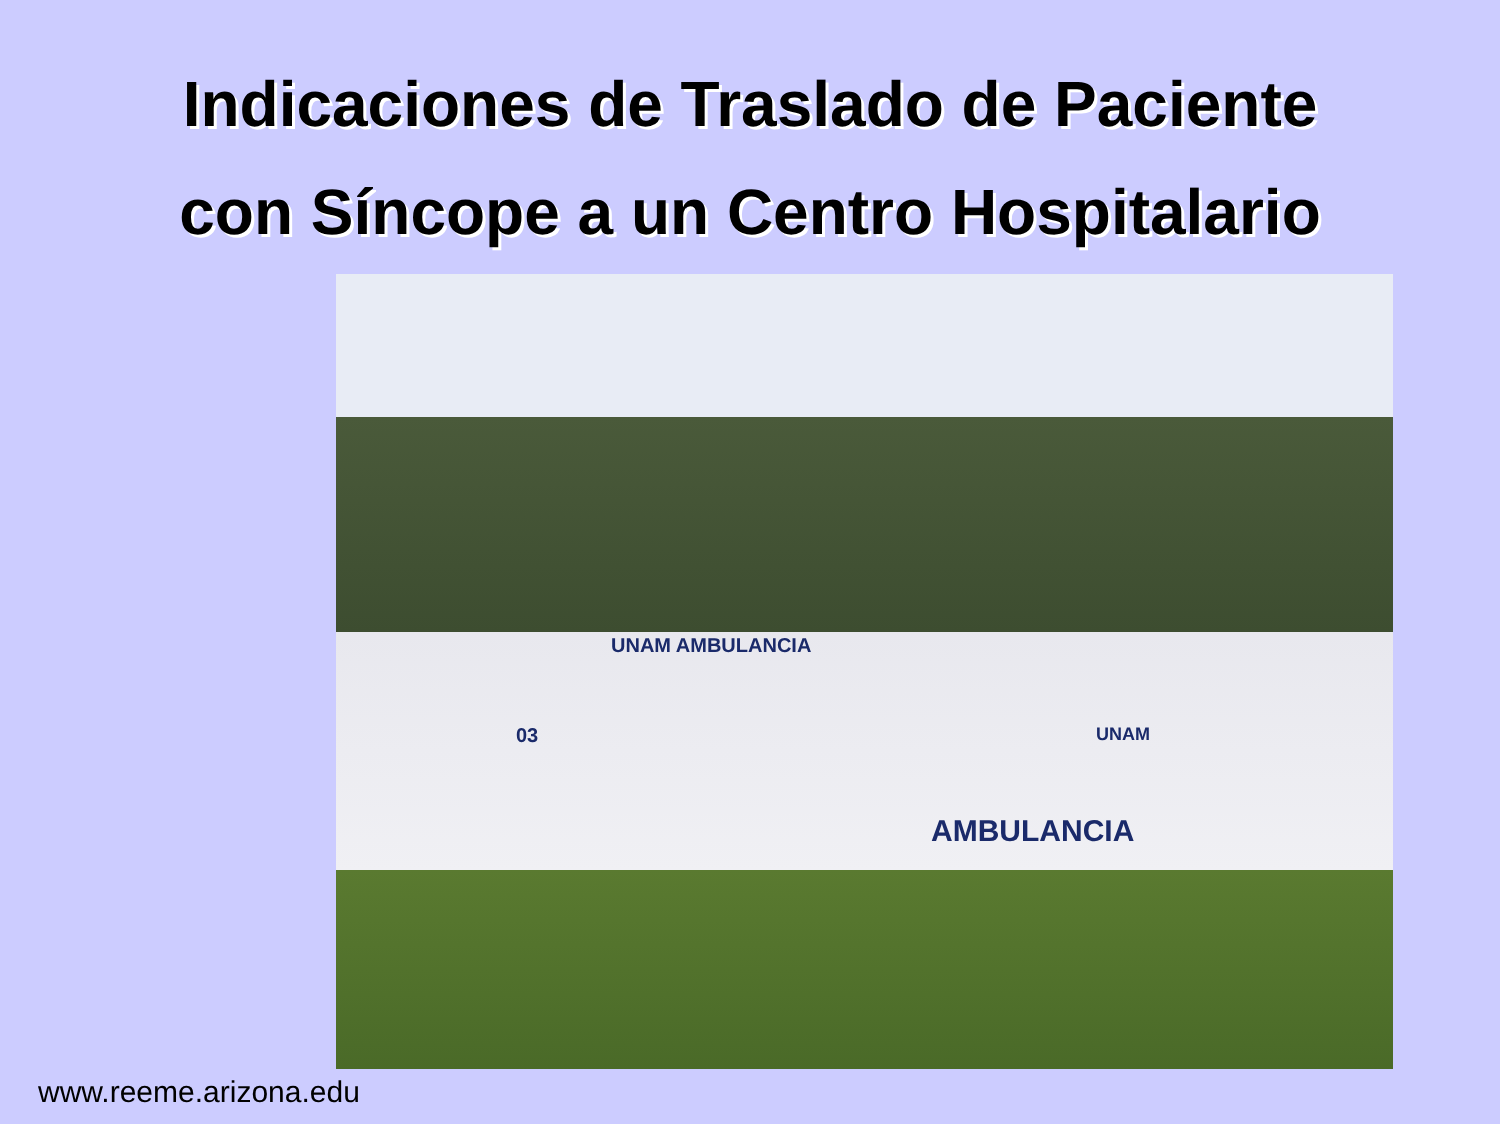Indicaciones de Traslado de Paciente
con Síncope a un Centro Hospitalario
UNAM AMBULANCIA
03 UNAM
AMBULANCIA
www.reeme.arizona.edu